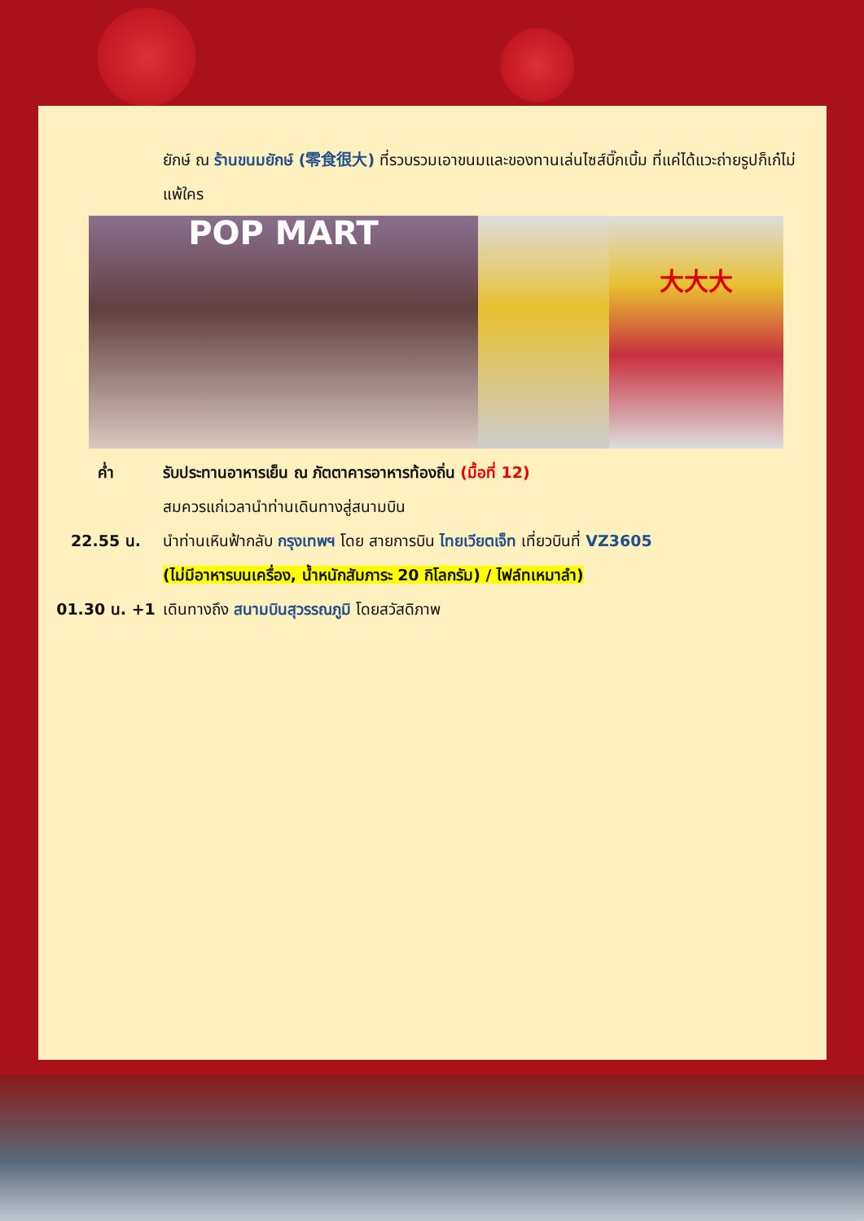ยักษ์ ณ ร้านขนมยักษ์ (零食很大) ที่รวบรวมเอาขนมและของทานเล่นไซส์บิ๊กเบิ้ม ที่แค่ได้แวะถ่ายรูปก็เก๋ไม่แพ้ใคร
POP MART
大大大
ค่ำ รับประทานอาหารเย็น ณ ภัตตาคารอาหารท้องถิ่น (มื้อที่ 12)
สมควรแก่เวลานำท่านเดินทางสู่สนามบิน
22.55 น. นำท่านเหินฟ้ากลับ กรุงเทพฯ โดย สายการบิน ไทยเวียตเจ็ท เที่ยวบินที่ VZ3605
(ไม่มีอาหารบนเครื่อง, น้ำหนักสัมภาระ 20 กิโลกรัม) / ไฟล์ทเหมาลำ)
01.30 น. +1 เดินทางถึง สนามบินสุวรรณภูมิ โดยสวัสดิภาพ